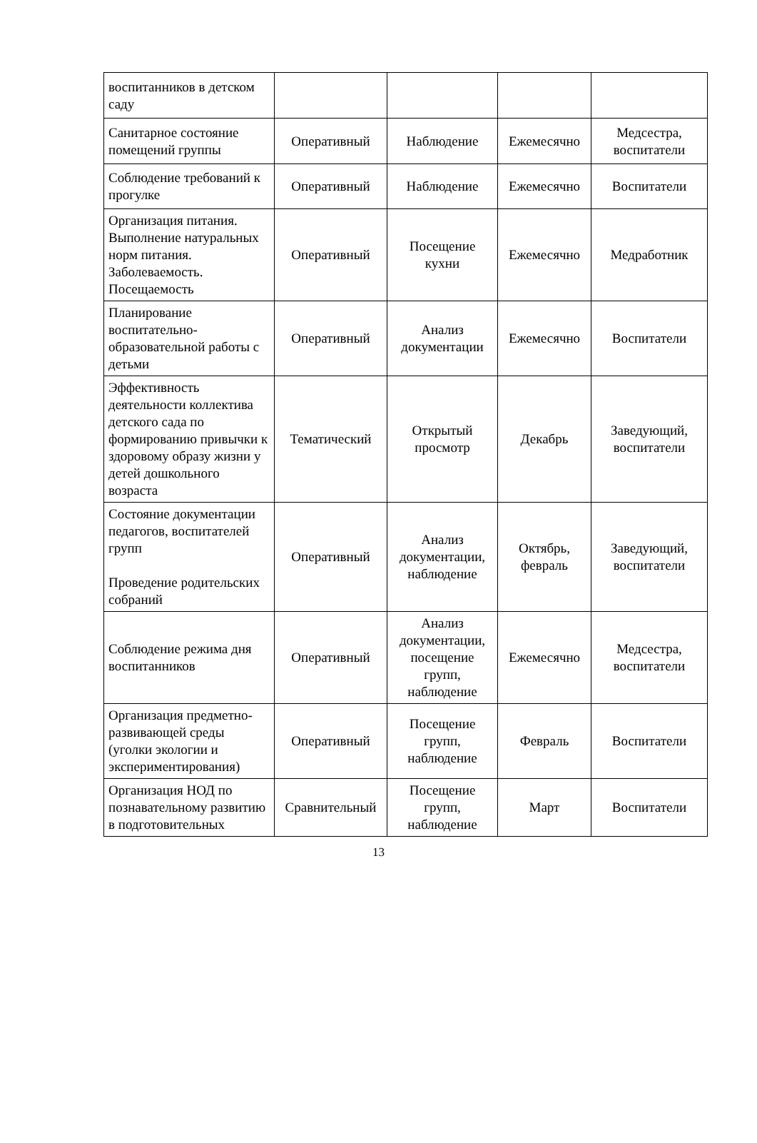| воспитанников в детском саду | | | | |
| Санитарное состояние помещений группы | Оперативный | Наблюдение | Ежемесячно | Медсестра, воспитатели |
| Соблюдение требований к прогулке | Оперативный | Наблюдение | Ежемесячно | Воспитатели |
| Организация питания. Выполнение натуральных норм питания. Заболеваемость. Посещаемость | Оперативный | Посещение кухни | Ежемесячно | Медработник |
| Планирование воспитательно-образовательной работы с детьми | Оперативный | Анализ документации | Ежемесячно | Воспитатели |
| Эффективность деятельности коллектива детского сада по формированию привычки к здоровому образу жизни у детей дошкольного возраста | Тематический | Открытый просмотр | Декабрь | Заведующий, воспитатели |
| Состояние документации педагогов, воспитателей групп Проведение родительских собраний | Оперативный | Анализ документации, наблюдение | Октябрь, февраль | Заведующий, воспитатели |
| Соблюдение режима дня воспитанников | Оперативный | Анализ документации, посещение групп, наблюдение | Ежемесячно | Медсестра, воспитатели |
| Организация предметно-развивающей среды (уголки экологии и экспериментирования) | Оперативный | Посещение групп, наблюдение | Февраль | Воспитатели |
| Организация НОД по познавательному развитию в подготовительных | Сравнительный | Посещение групп, наблюдение | Март | Воспитатели |
13